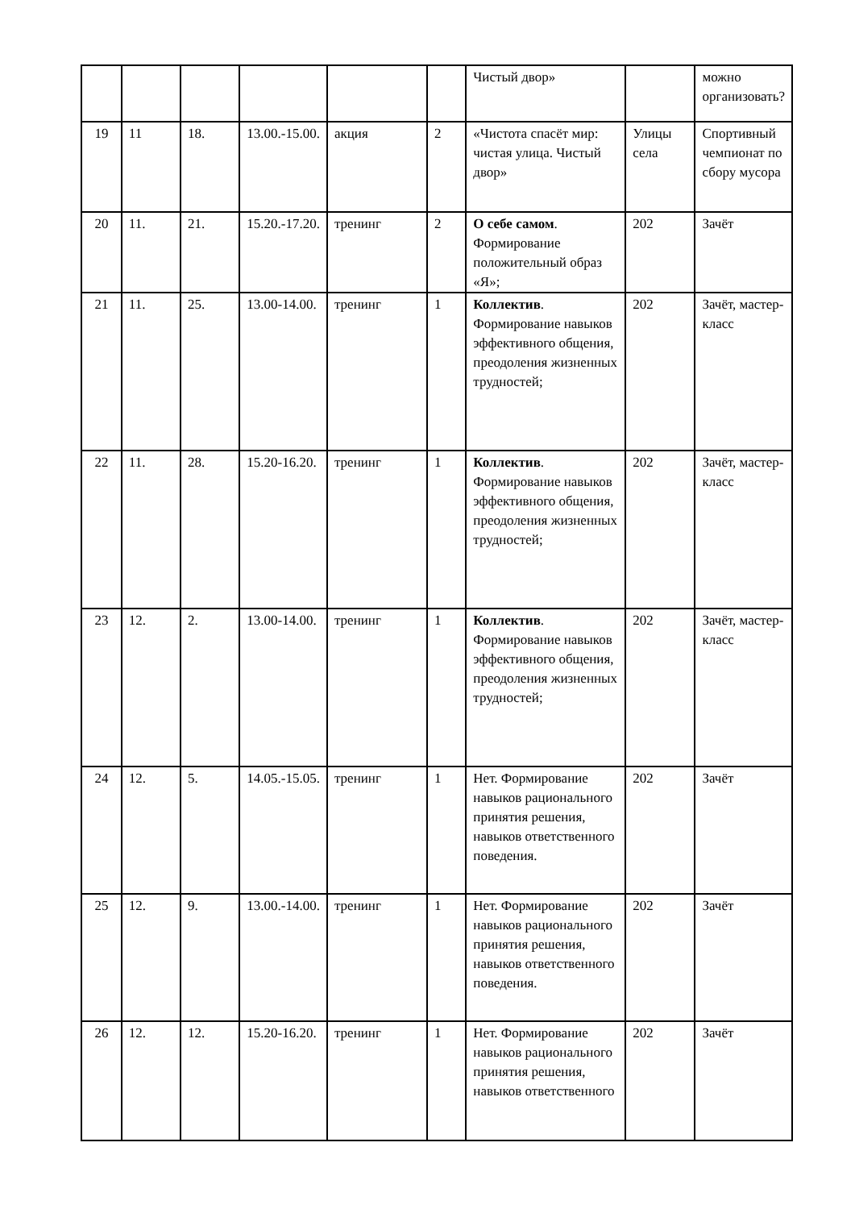| | | | | | | Чистый двор» | | можно организовать? |
| 19 | 11 | 18. | 13.00.-15.00. | акция | 2 | «Чистота спасёт мир: чистая улица. Чистый двор» | Улицы села | Спортивный чемпионат по сбору мусора |
| 20 | 11. | 21. | 15.20.-17.20. | тренинг | 2 | О себе самом . Формирование положительный образ «Я»; | 202 | Зачёт |
| 21 | 11. | 25. | 13.00-14.00. | тренинг | 1 | Коллектив . Формирование навыков эффективного общения, преодоления жизненных трудностей; | 202 | Зачёт, мастер-класс |
| 22 | 11. | 28. | 15.20-16.20. | тренинг | 1 | Коллектив . Формирование навыков эффективного общения, преодоления жизненных трудностей; | 202 | Зачёт, мастер-класс |
| 23 | 12. | 2. | 13.00-14.00. | тренинг | 1 | Коллектив . Формирование навыков эффективного общения, преодоления жизненных трудностей; | 202 | Зачёт, мастер-класс |
| 24 | 12. | 5. | 14.05.-15.05. | тренинг | 1 | Нет. Формирование навыков рационального принятия решения, навыков ответственного поведения. | 202 | Зачёт |
| 25 | 12. | 9. | 13.00.-14.00. | тренинг | 1 | Нет. Формирование навыков рационального принятия решения, навыков ответственного поведения. | 202 | Зачёт |
| 26 | 12. | 12. | 15.20-16.20. | тренинг | 1 | Нет. Формирование навыков рационального принятия решения, навыков ответственного | 202 | Зачёт |